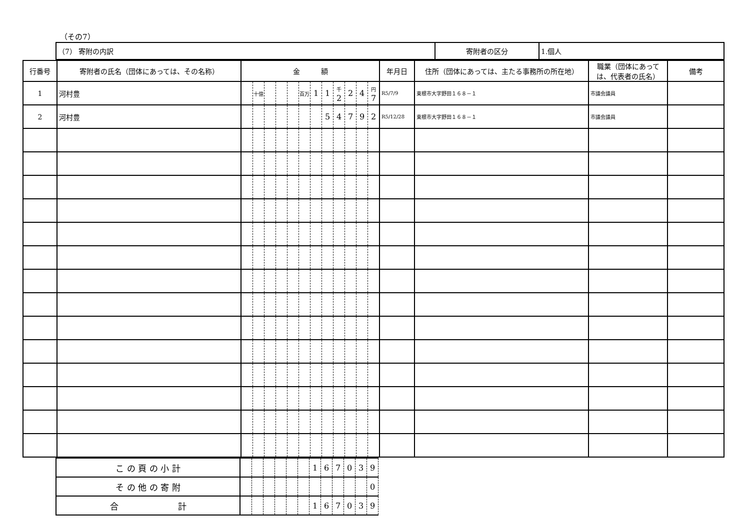（その7）
| （7） 寄附の内訳 | 寄附者の区分 | 1.個人 |
| 行番号 | 寄附者の氏名（団体にあっては、その名称） | 金 額 | | | | | | | | | | | | 年月日 | 住所（団体にあっては、主たる事務所の所在地） | 職業（団体にあっては、代表者の氏名） | 備考 |
| --- | --- | --- | --- | --- | --- | --- | --- | --- | --- | --- | --- | --- | --- | --- | --- | --- | --- |
| 1 | 河村豊 | | 十億 | | | | 百万 | 1 | 1 | 千 2 | 2 | 4 | 円 7 | R5/7/9 | 東根市大字野田１６８－１ | 市議会議員 | |
| 2 | 河村豊 | | | | | | | | 5 | 4 | 7 | 9 | 2 | R5/12/28 | 東根市大字野田１６８－１ | 市議会議員 | |
| こ の 頁 の 小 計 | | | | | | | 1 | 6 | 7 | 0 | 3 | 9 |
| そ の 他 の 寄 附 | | | | | | | | | | | | 0 |
| 合 計 | | | | | | | 1 | 6 | 7 | 0 | 3 | 9 |